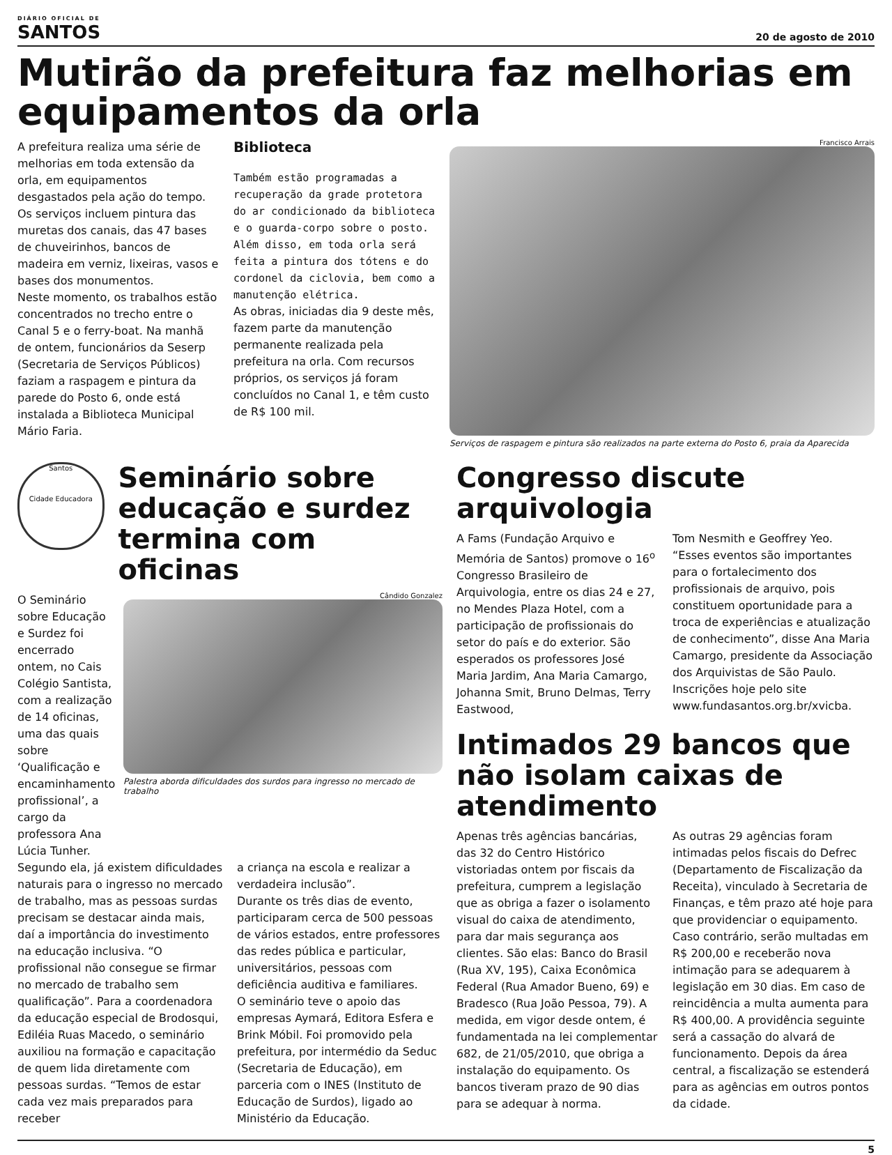DIÁRIO OFICIAL DE
SANTOS
20 de agosto de 2010
Mutirão da prefeitura faz melhorias em
equipamentos da orla
A prefeitura realiza uma série de melhorias em toda extensão da orla, em equipamentos desgastados pela ação do tempo. Os serviços incluem pintura das muretas dos canais, das 47 bases de chuveirinhos, bancos de madeira em verniz, lixeiras, vasos e bases dos monumentos.
Neste momento, os trabalhos estão concentrados no trecho entre o Canal 5 e o ferry-boat. Na manhã de ontem, funcionários da Seserp (Secretaria de Serviços Públicos) faziam a raspagem e pintura da parede do Posto 6, onde está instalada a Biblioteca Municipal Mário Faria.
Biblioteca
Também estão programadas a recuperação da grade protetora do ar condicionado da biblioteca e o guarda-corpo sobre o posto. Além disso, em toda orla será feita a pintura dos tótens e do cordonel da ciclovia, bem como a manutenção elétrica.
As obras, iniciadas dia 9 deste mês, fazem parte da manutenção permanente realizada pela prefeitura na orla. Com recursos próprios, os serviços já foram concluídos no Canal 1, e têm custo de R$ 100 mil.
Francisco Arrais
Serviços de raspagem e pintura são realizados na parte externa do Posto 6, praia da Aparecida
Santos
Cidade Educadora
Seminário sobre
educação e surdez
termina com oficinas
O Seminário sobre Educação e Surdez foi encerrado ontem, no Cais Colégio Santista, com a realização de 14 oficinas, uma das quais sobre ‘Qualificação e encaminhamento profissional’, a cargo da professora Ana Lúcia Tunher.
Cândido Gonzalez
Palestra aborda dificuldades dos surdos para ingresso no mercado de trabalho
Segundo ela, já existem dificuldades naturais para o ingresso no mercado de trabalho, mas as pessoas surdas precisam se destacar ainda mais, daí a importância do investimento na educação inclusiva. “O profissional não consegue se firmar no mercado de trabalho sem qualificação”. Para a coordenadora da educação especial de Brodosqui, Ediléia Ruas Macedo, o seminário auxiliou na formação e capacitação de quem lida diretamente com pessoas surdas. “Temos de estar cada vez mais preparados para receber
a criança na escola e realizar a verdadeira inclusão”.
Durante os três dias de evento, participaram cerca de 500 pessoas de vários estados, entre professores das redes pública e particular, universitários, pessoas com deficiência auditiva e familiares.
O seminário teve o apoio das empresas Aymará, Editora Esfera e Brink Móbil. Foi promovido pela prefeitura, por intermédio da Seduc (Secretaria de Educação), em parceria com o INES (Instituto de Educação de Surdos), ligado ao Ministério da Educação.
Congresso discute arquivologia
A Fams (Fundação Arquivo e Memória de Santos) promove o 16<sup>o</sup> Congresso Brasileiro de Arquivologia, entre os dias 24 e 27, no Mendes Plaza Hotel, com a participação de profissionais do setor do país e do exterior. São esperados os professores José Maria Jardim, Ana Maria Camargo, Johanna Smit, Bruno Delmas, Terry Eastwood,
Tom Nesmith e Geoffrey Yeo.
“Esses eventos são importantes para o fortalecimento dos profissionais de arquivo, pois constituem oportunidade para a troca de experiências e atualização de conhecimento”, disse Ana Maria Camargo, presidente da Associação dos Arquivistas de São Paulo. Inscrições hoje pelo site www.fundasantos.org.br/xvicba.
Intimados 29 bancos que não isolam caixas de atendimento
Apenas três agências bancárias, das 32 do Centro Histórico vistoriadas ontem por fiscais da prefeitura, cumprem a legislação que as obriga a fazer o isolamento visual do caixa de atendimento, para dar mais segurança aos clientes. São elas: Banco do Brasil (Rua XV, 195), Caixa Econômica Federal (Rua Amador Bueno, 69) e Bradesco (Rua João Pessoa, 79). A medida, em vigor desde ontem, é fundamentada na lei complementar 682, de 21/05/2010, que obriga a instalação do equipamento. Os bancos tiveram prazo de 90 dias para se adequar à norma.
As outras 29 agências foram intimadas pelos fiscais do Defrec (Departamento de Fiscalização da Receita), vinculado à Secretaria de Finanças, e têm prazo até hoje para que providenciar o equipamento. Caso contrário, serão multadas em R$ 200,00 e receberão nova intimação para se adequarem à legislação em 30 dias. Em caso de reincidência a multa aumenta para R$ 400,00. A providência seguinte será a cassação do alvará de funcionamento. Depois da área central, a fiscalização se estenderá para as agências em outros pontos da cidade.
5